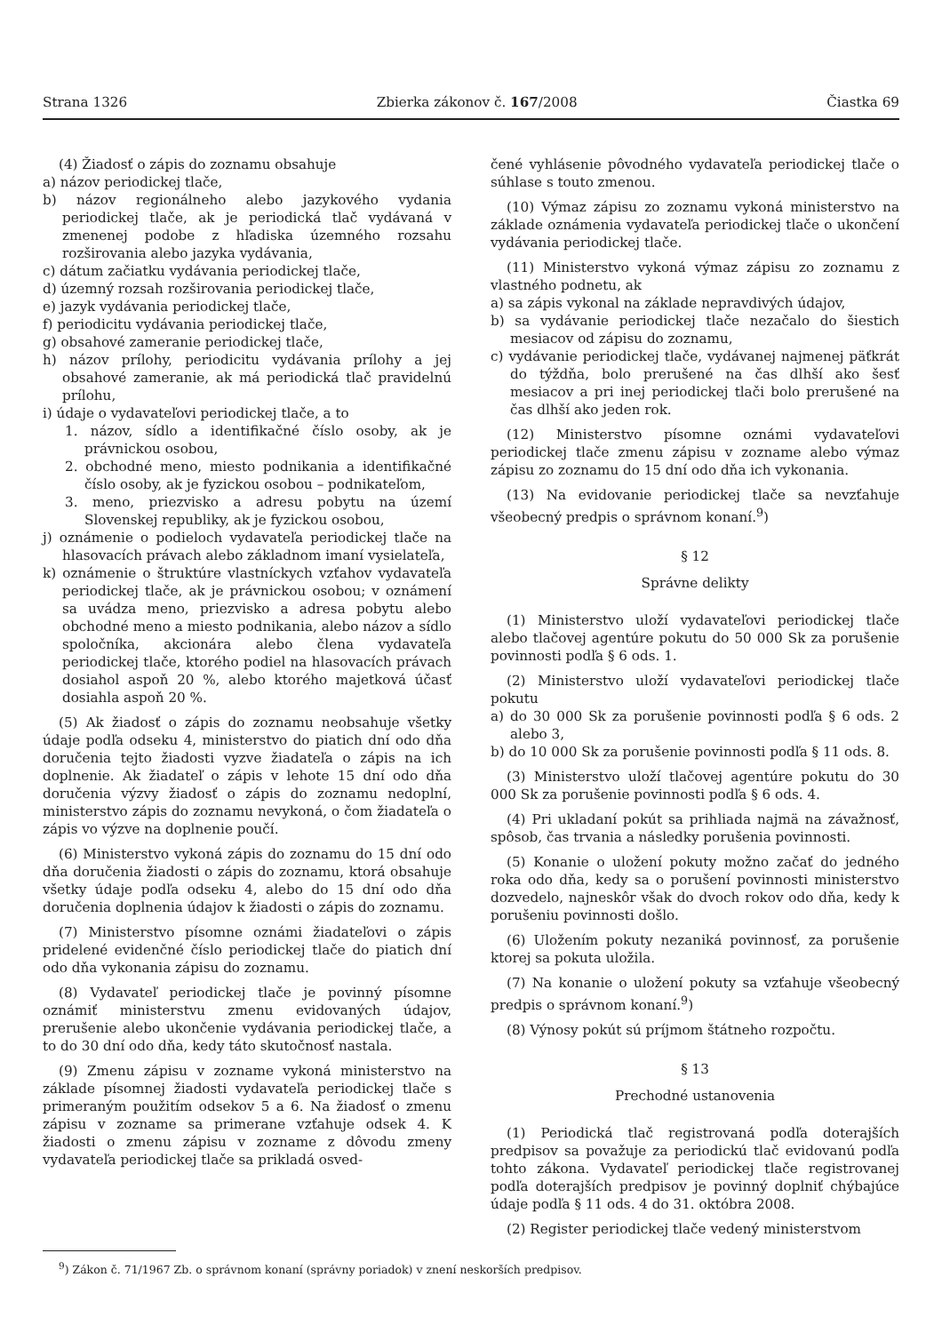Strana 1326 Zbierka zákonov č. 167/2008 Čiastka 69
(4) Žiadosť o zápis do zoznamu obsahuje
a) názov periodickej tlače,
b) názov regionálneho alebo jazykového vydania periodickej tlače, ak je periodická tlač vydávaná v zmenenej podobe z hľadiska územného rozsahu rozširovania alebo jazyka vydávania,
c) dátum začiatku vydávania periodickej tlače,
d) územný rozsah rozširovania periodickej tlače,
e) jazyk vydávania periodickej tlače,
f) periodicitu vydávania periodickej tlače,
g) obsahové zameranie periodickej tlače,
h) názov prílohy, periodicitu vydávania prílohy a jej obsahové zameranie, ak má periodická tlač pravidelnú prílohu,
i) údaje o vydavateľovi periodickej tlače, a to
1. názov, sídlo a identifikačné číslo osoby, ak je právnickou osobou,
2. obchodné meno, miesto podnikania a identifikačné číslo osoby, ak je fyzickou osobou – podnikateľom,
3. meno, priezvisko a adresu pobytu na území Slovenskej republiky, ak je fyzickou osobou,
j) oznámenie o podieloch vydavateľa periodickej tlače na hlasovacích právach alebo základnom imaní vysielateľa,
k) oznámenie o štruktúre vlastníckych vzťahov vydavateľa periodickej tlače, ak je právnickou osobou; v oznámení sa uvádza meno, priezvisko a adresa pobytu alebo obchodné meno a miesto podnikania, alebo názov a sídlo spoločníka, akcionára alebo člena vydavateľa periodickej tlače, ktorého podiel na hlasovacích právach dosiahol aspoň 20 %, alebo ktorého majetková účasť dosiahla aspoň 20 %.
(5) Ak žiadosť o zápis do zoznamu neobsahuje všetky údaje podľa odseku 4, ministerstvo do piatich dní odo dňa doručenia tejto žiadosti vyzve žiadateľa o zápis na ich doplnenie. Ak žiadateľ o zápis v lehote 15 dní odo dňa doručenia výzvy žiadosť o zápis do zoznamu nedoplní, ministerstvo zápis do zoznamu nevykoná, o čom žiadateľa o zápis vo výzve na doplnenie poučí.
(6) Ministerstvo vykoná zápis do zoznamu do 15 dní odo dňa doručenia žiadosti o zápis do zoznamu, ktorá obsahuje všetky údaje podľa odseku 4, alebo do 15 dní odo dňa doručenia doplnenia údajov k žiadosti o zápis do zoznamu.
(7) Ministerstvo písomne oznámi žiadateľovi o zápis pridelené evidenčné číslo periodickej tlače do piatich dní odo dňa vykonania zápisu do zoznamu.
(8) Vydavateľ periodickej tlače je povinný písomne oznámiť ministerstvu zmenu evidovaných údajov, prerušenie alebo ukončenie vydávania periodickej tlače, a to do 30 dní odo dňa, kedy táto skutočnosť nastala.
(9) Zmenu zápisu v zozname vykoná ministerstvo na základe písomnej žiadosti vydavateľa periodickej tlače s primeraným použitím odsekov 5 a 6. Na žiadosť o zmenu zápisu v zozname sa primerane vzťahuje odsek 4. K žiadosti o zmenu zápisu v zozname z dôvodu zmeny vydavateľa periodickej tlače sa prikladá osved-
čené vyhlásenie pôvodného vydavateľa periodickej tlače o súhlase s touto zmenou.
(10) Výmaz zápisu zo zoznamu vykoná ministerstvo na základe oznámenia vydavateľa periodickej tlače o ukončení vydávania periodickej tlače.
(11) Ministerstvo vykoná výmaz zápisu zo zoznamu z vlastného podnetu, ak
a) sa zápis vykonal na základe nepravdivých údajov,
b) sa vydávanie periodickej tlače nezačalo do šiestich mesiacov od zápisu do zoznamu,
c) vydávanie periodickej tlače, vydávanej najmenej päťkrát do týždňa, bolo prerušené na čas dlhší ako šesť mesiacov a pri inej periodickej tlači bolo prerušené na čas dlhší ako jeden rok.
(12) Ministerstvo písomne oznámi vydavateľovi periodickej tlače zmenu zápisu v zozname alebo výmaz zápisu zo zoznamu do 15 dní odo dňa ich vykonania.
(13) Na evidovanie periodickej tlače sa nevzťahuje všeobecný predpis o správnom konaní.<sup>9</sup>)
§ 12
Správne delikty
(1) Ministerstvo uloží vydavateľovi periodickej tlače alebo tlačovej agentúre pokutu do 50 000 Sk za porušenie povinnosti podľa § 6 ods. 1.
(2) Ministerstvo uloží vydavateľovi periodickej tlače pokutu
a) do 30 000 Sk za porušenie povinnosti podľa § 6 ods. 2 alebo 3,
b) do 10 000 Sk za porušenie povinnosti podľa § 11 ods. 8.
(3) Ministerstvo uloží tlačovej agentúre pokutu do 30 000 Sk za porušenie povinnosti podľa § 6 ods. 4.
(4) Pri ukladaní pokút sa prihliada najmä na závažnosť, spôsob, čas trvania a následky porušenia povinnosti.
(5) Konanie o uložení pokuty možno začať do jedného roka odo dňa, kedy sa o porušení povinnosti ministerstvo dozvedelo, najneskôr však do dvoch rokov odo dňa, kedy k porušeniu povinnosti došlo.
(6) Uložením pokuty nezaniká povinnosť, za porušenie ktorej sa pokuta uložila.
(7) Na konanie o uložení pokuty sa vzťahuje všeobecný predpis o správnom konaní.<sup>9</sup>)
(8) Výnosy pokút sú príjmom štátneho rozpočtu.
§ 13
Prechodné ustanovenia
(1) Periodická tlač registrovaná podľa doterajších predpisov sa považuje za periodickú tlač evidovanú podľa tohto zákona. Vydavateľ periodickej tlače registrovanej podľa doterajších predpisov je povinný doplniť chýbajúce údaje podľa § 11 ods. 4 do 31. októbra 2008.
(2) Register periodickej tlače vedený ministerstvom
<sup>9</sup>) Zákon č. 71/1967 Zb. o správnom konaní (správny poriadok) v znení neskorších predpisov.